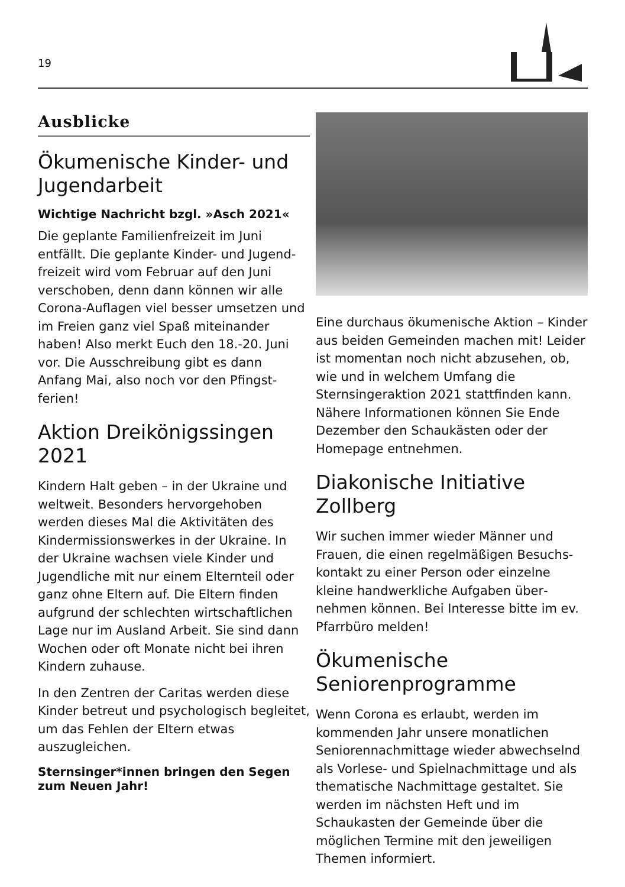19
Ausblicke
Ökumenische Kinder- und Jugendarbeit
Wichtige Nachricht bzgl. »Asch 2021«
Die geplante Familienfreizeit im Juni entfällt. Die geplante Kinder- und Jugend­freizeit wird vom Februar auf den Juni verschoben, denn dann können wir alle Corona-Auflagen viel besser umsetzen und im Freien ganz viel Spaß miteinander haben! Also merkt Euch den 18.-20. Juni vor. Die Ausschreibung gibt es dann Anfang Mai, also noch vor den Pfingst­ferien!
Aktion Dreikönigssingen 2021
Kindern Halt geben – in der Ukraine und weltweit. Besonders hervorgehoben werden dieses Mal die Aktivitäten des Kindermissionswerkes in der Ukraine. In der Ukraine wachsen viele Kinder und Jugendliche mit nur einem Elternteil oder ganz ohne Eltern auf. Die Eltern finden aufgrund der schlechten wirtschaftlichen Lage nur im Ausland Arbeit. Sie sind dann Wochen oder oft Monate nicht bei ihren Kindern zuhause.
In den Zentren der Caritas werden diese Kinder betreut und psychologisch begleitet, um das Fehlen der Eltern etwas auszugleichen.
Sternsinger*innen bringen den Segen zum Neuen Jahr!
Eine durchaus ökumenische Aktion – Kinder aus beiden Gemeinden machen mit! Leider ist momentan noch nicht abzu­sehen, ob, wie und in welchem Umfang die Sternsingeraktion 2021 stattfinden kann. Nähere Informationen können Sie Ende Dezember den Schaukästen oder der Homepage entnehmen.
Diakonische Initiative Zollberg
Wir suchen immer wieder Männer und Frauen, die einen regelmäßigen Besuchs­kontakt zu einer Person oder einzelne kleine handwerkliche Aufgaben über­nehmen können. Bei Interesse bitte im ev. Pfarrbüro melden!
Ökumenische Seniorenprogramme
Wenn Corona es erlaubt, werden im kommenden Jahr unsere monatlichen Seniorennachmittage wieder abwechselnd als Vorlese- und Spielnachmittage und als thematische Nachmittage gestaltet. Sie werden im nächsten Heft und im Schaukasten der Gemeinde über die möglichen Termine mit den jeweiligen Themen informiert.